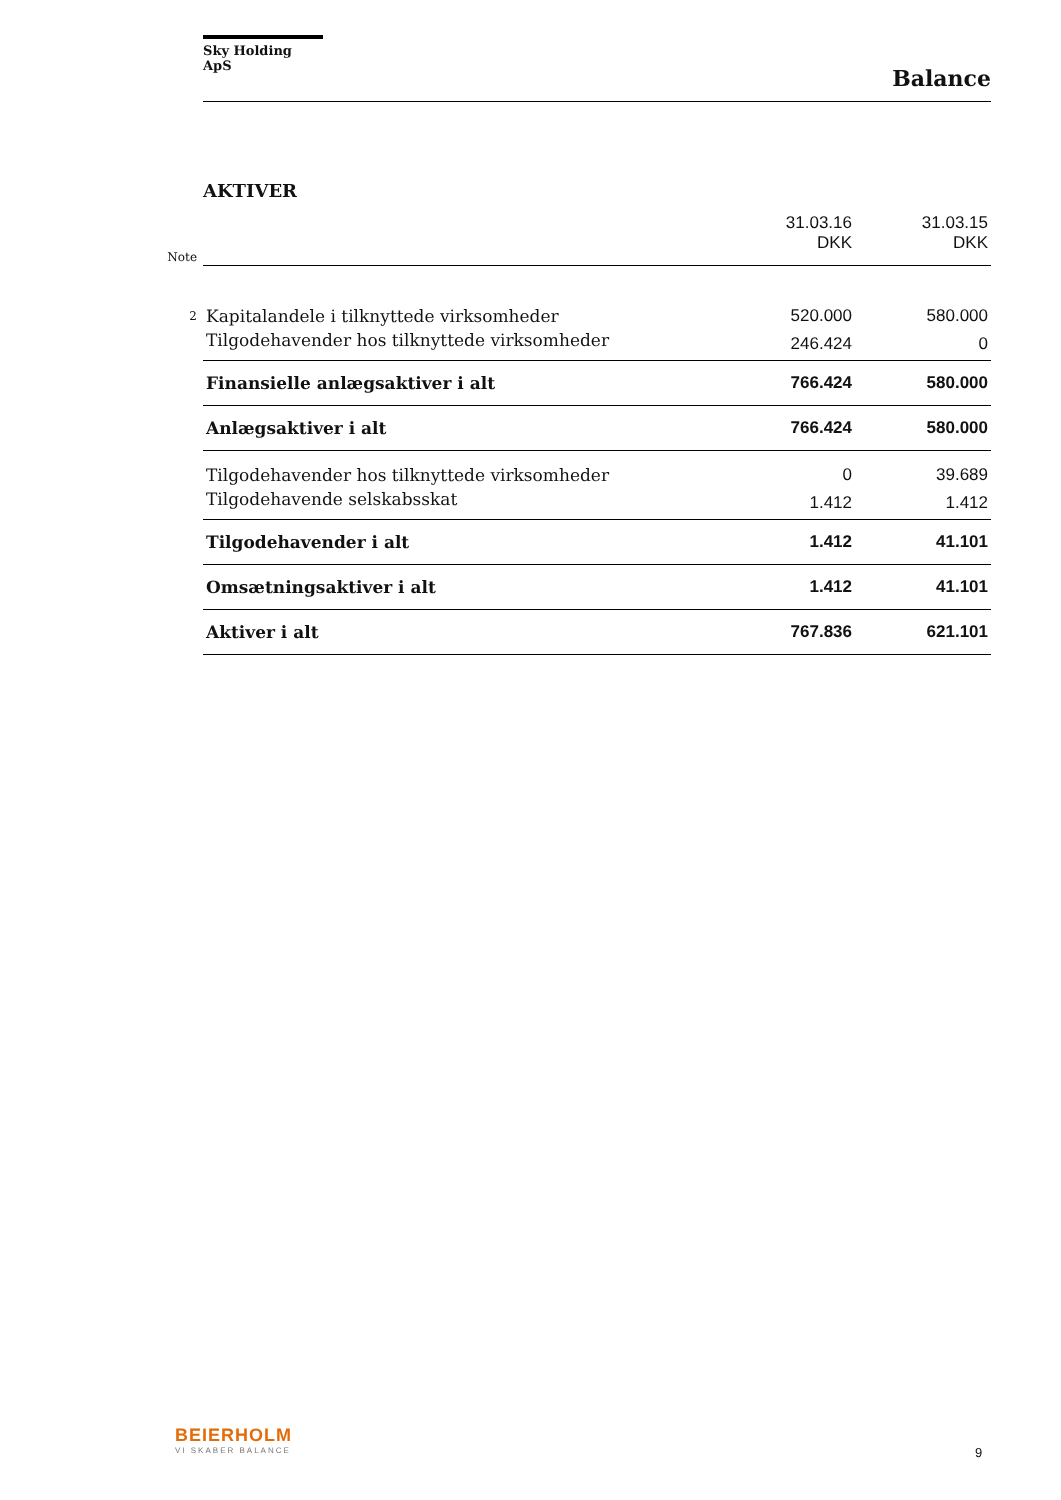Sky Holding ApS
Balance
AKTIVER
| Note | | 31.03.16 DKK | 31.03.15 DKK |
| 2 | Kapitalandele i tilknyttede virksomheder | 520.000 | 580.000 |
| | Tilgodehavender hos tilknyttede virksomheder | 246.424 | 0 |
| | Finansielle anlægsaktiver i alt | 766.424 | 580.000 |
| | Anlægsaktiver i alt | 766.424 | 580.000 |
| | Tilgodehavender hos tilknyttede virksomheder | 0 | 39.689 |
| | Tilgodehavende selskabsskat | 1.412 | 1.412 |
| | Tilgodehavender i alt | 1.412 | 41.101 |
| | Omsætningsaktiver i alt | 1.412 | 41.101 |
| | Aktiver i alt | 767.836 | 621.101 |
BEIERHOLM
VI SKABER BALANCE
9